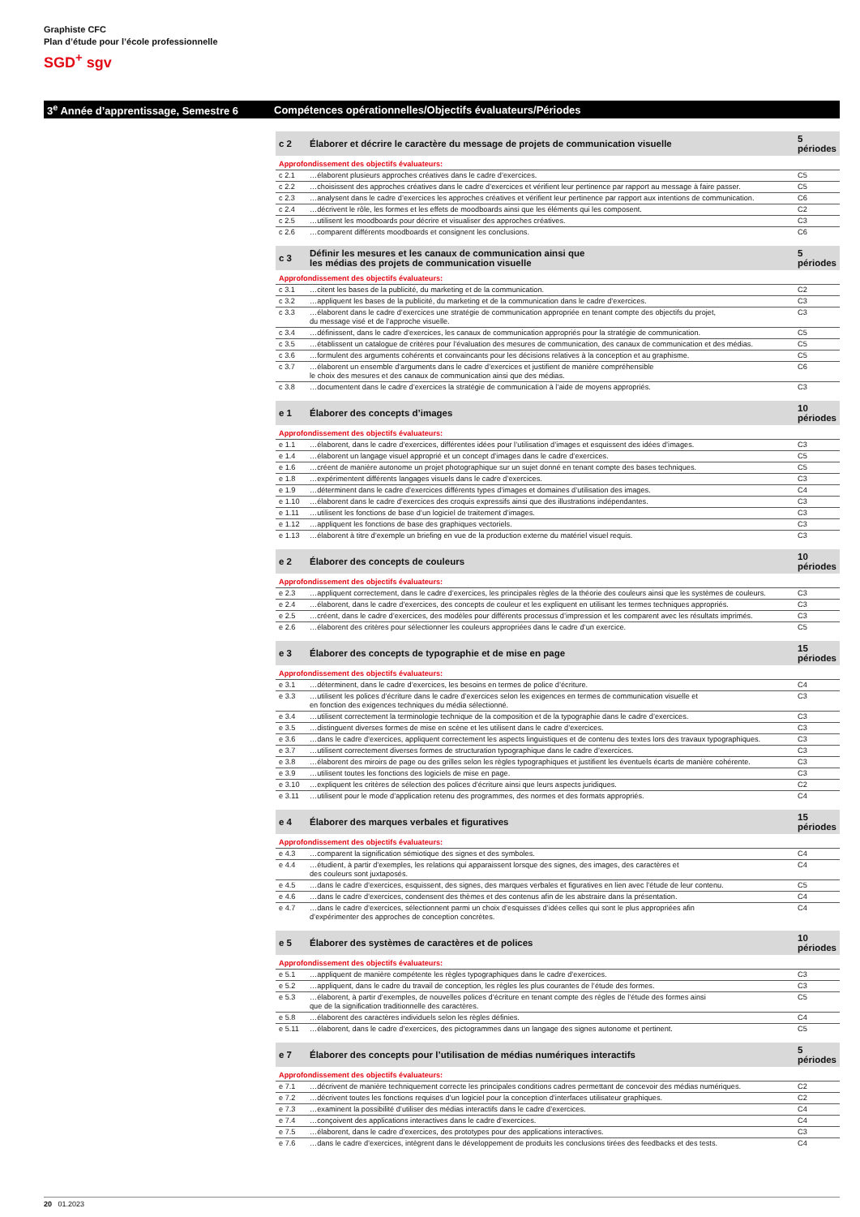Graphiste CFC
Plan d’étude pour l’école professionnelle
SGD<sup>+</sup> sgv
3<sup>e</sup> Année d’apprentissage, Semestre 6 Compétences opérationnelles/Objectifs évaluateurs/Périodes
| c 2 | Élaborer et décrire le caractère du message de projets de communication visuelle | 5 périodes |
| --- | --- | --- |
| Approfondissement des objectifs évaluateurs: | | |
| c 2.1 | …élaborent plusieurs approches créatives dans le cadre d’exercices. | C5 |
| c 2.2 | …choisissent des approches créatives dans le cadre d’exercices et vérifient leur pertinence par rapport au message à faire passer. | C5 |
| c 2.3 | …analysent dans le cadre d’exercices les approches créatives et vérifient leur pertinence par rapport aux intentions de communication. | C6 |
| c 2.4 | …décrivent le rôle, les formes et les effets de moodboards ainsi que les éléments qui les composent. | C2 |
| c 2.5 | …utilisent les moodboards pour décrire et visualiser des approches créatives. | C3 |
| c 2.6 | …comparent différents moodboards et consignent les conclusions. | C6 |
| c 3 | Définir les mesures et les canaux de communication ainsi que les médias des projets de communication visuelle | 5 périodes |
| --- | --- | --- |
| Approfondissement des objectifs évaluateurs: | | |
| c 3.1 | …citent les bases de la publicité, du marketing et de la communication. | C2 |
| c 3.2 | …appliquent les bases de la publicité, du marketing et de la communication dans le cadre d’exercices. | C3 |
| c 3.3 | …élaborent dans le cadre d’exercices une stratégie de communication appropriée en tenant compte des objectifs du projet, du message visé et de l’approche visuelle. | C3 |
| c 3.4 | …définissent, dans le cadre d’exercices, les canaux de communication appropriés pour la stratégie de communication. | C5 |
| c 3.5 | …établissent un catalogue de critères pour l’évaluation des mesures de communication, des canaux de communication et des médias. | C5 |
| c 3.6 | …formulent des arguments cohérents et convaincants pour les décisions relatives à la conception et au graphisme. | C5 |
| c 3.7 | …élaborent un ensemble d’arguments dans le cadre d’exercices et justifient de manière compréhensible le choix des mesures et des canaux de communication ainsi que des médias. | C6 |
| c 3.8 | …documentent dans le cadre d’exercices la stratégie de communication à l’aide de moyens appropriés. | C3 |
| e 1 | Élaborer des concepts d’images | 10 périodes |
| --- | --- | --- |
| Approfondissement des objectifs évaluateurs: | | |
| e 1.1 | …élaborent, dans le cadre d’exercices, différentes idées pour l’utilisation d’images et esquissent des idées d’images. | C3 |
| e 1.4 | …élaborent un langage visuel approprié et un concept d’images dans le cadre d’exercices. | C5 |
| e 1.6 | …créent de manière autonome un projet photographique sur un sujet donné en tenant compte des bases techniques. | C5 |
| e 1.8 | …expérimentent différents langages visuels dans le cadre d’exercices. | C3 |
| e 1.9 | …déterminent dans le cadre d’exercices différents types d’images et domaines d’utilisation des images. | C4 |
| e 1.10 | …élaborent dans le cadre d’exercices des croquis expressifs ainsi que des illustrations indépendantes. | C3 |
| e 1.11 | …utilisent les fonctions de base d’un logiciel de traitement d’images. | C3 |
| e 1.12 | …appliquent les fonctions de base des graphiques vectoriels. | C3 |
| e 1.13 | …élaborent à titre d’exemple un briefing en vue de la production externe du matériel visuel requis. | C3 |
| e 2 | Élaborer des concepts de couleurs | 10 périodes |
| --- | --- | --- |
| Approfondissement des objectifs évaluateurs: | | |
| e 2.3 | …appliquent correctement, dans le cadre d’exercices, les principales règles de la théorie des couleurs ainsi que les systèmes de couleurs. | C3 |
| e 2.4 | …élaborent, dans le cadre d’exercices, des concepts de couleur et les expliquent en utilisant les termes techniques appropriés. | C3 |
| e 2.5 | …créent, dans le cadre d’exercices, des modèles pour différents processus d’impression et les comparent avec les résultats imprimés. | C3 |
| e 2.6 | …élaborent des critères pour sélectionner les couleurs appropriées dans le cadre d’un exercice. | C5 |
| e 3 | Élaborer des concepts de typographie et de mise en page | 15 périodes |
| --- | --- | --- |
| Approfondissement des objectifs évaluateurs: | | |
| e 3.1 | …déterminent, dans le cadre d’exercices, les besoins en termes de police d’écriture. | C4 |
| e 3.3 | …utilisent les polices d’écriture dans le cadre d’exercices selon les exigences en termes de communication visuelle et en fonction des exigences techniques du média sélectionné. | C3 |
| e 3.4 | …utilisent correctement la terminologie technique de la composition et de la typographie dans le cadre d’exercices. | C3 |
| e 3.5 | …distinguent diverses formes de mise en scène et les utilisent dans le cadre d’exercices. | C3 |
| e 3.6 | …dans le cadre d’exercices, appliquent correctement les aspects linguistiques et de contenu des textes lors des travaux typographiques. | C3 |
| e 3.7 | …utilisent correctement diverses formes de structuration typographique dans le cadre d’exercices. | C3 |
| e 3.8 | …élaborent des miroirs de page ou des grilles selon les règles typographiques et justifient les éventuels écarts de manière cohérente. | C3 |
| e 3.9 | …utilisent toutes les fonctions des logiciels de mise en page. | C3 |
| e 3.10 | …expliquent les critères de sélection des polices d’écriture ainsi que leurs aspects juridiques. | C2 |
| e 3.11 | …utilisent pour le mode d’application retenu des programmes, des normes et des formats appropriés. | C4 |
| e 4 | Élaborer des marques verbales et figuratives | 15 périodes |
| --- | --- | --- |
| Approfondissement des objectifs évaluateurs: | | |
| e 4.3 | …comparent la signification sémiotique des signes et des symboles. | C4 |
| e 4.4 | …étudient, à partir d’exemples, les relations qui apparaissent lorsque des signes, des images, des caractères et des couleurs sont juxtaposés. | C4 |
| e 4.5 | …dans le cadre d’exercices, esquissent, des signes, des marques verbales et figuratives en lien avec l’étude de leur contenu. | C5 |
| e 4.6 | …dans le cadre d’exercices, condensent des thèmes et des contenus afin de les abstraire dans la présentation. | C4 |
| e 4.7 | …dans le cadre d’exercices, sélectionnent parmi un choix d’esquisses d’idées celles qui sont le plus appropriées afin d’expérimenter des approches de conception concrètes. | C4 |
| e 5 | Élaborer des systèmes de caractères et de polices | 10 périodes |
| --- | --- | --- |
| Approfondissement des objectifs évaluateurs: | | |
| e 5.1 | …appliquent de manière compétente les règles typographiques dans le cadre d’exercices. | C3 |
| e 5.2 | …appliquent, dans le cadre du travail de conception, les règles les plus courantes de l’étude des formes. | C3 |
| e 5.3 | …élaborent, à partir d’exemples, de nouvelles polices d’écriture en tenant compte des règles de l’étude des formes ainsi que de la signification traditionnelle des caractères. | C5 |
| e 5.8 | …élaborent des caractères individuels selon les règles définies. | C4 |
| e 5.11 | …élaborent, dans le cadre d’exercices, des pictogrammes dans un langage des signes autonome et pertinent. | C5 |
| e 7 | Élaborer des concepts pour l’utilisation de médias numériques interactifs | 5 périodes |
| --- | --- | --- |
| Approfondissement des objectifs évaluateurs: | | |
| e 7.1 | …décrivent de manière techniquement correcte les principales conditions cadres permettant de concevoir des médias numériques. | C2 |
| e 7.2 | …décrivent toutes les fonctions requises d’un logiciel pour la conception d’interfaces utilisateur graphiques. | C2 |
| e 7.3 | …examinent la possibilité d’utiliser des médias interactifs dans le cadre d’exercices. | C4 |
| e 7.4 | …conçoivent des applications interactives dans le cadre d’exercices. | C4 |
| e 7.5 | …élaborent, dans le cadre d’exercices, des prototypes pour des applications interactives. | C3 |
| e 7.6 | …dans le cadre d’exercices, intègrent dans le développement de produits les conclusions tirées des feedbacks et des tests. | C4 |
20 01.2023